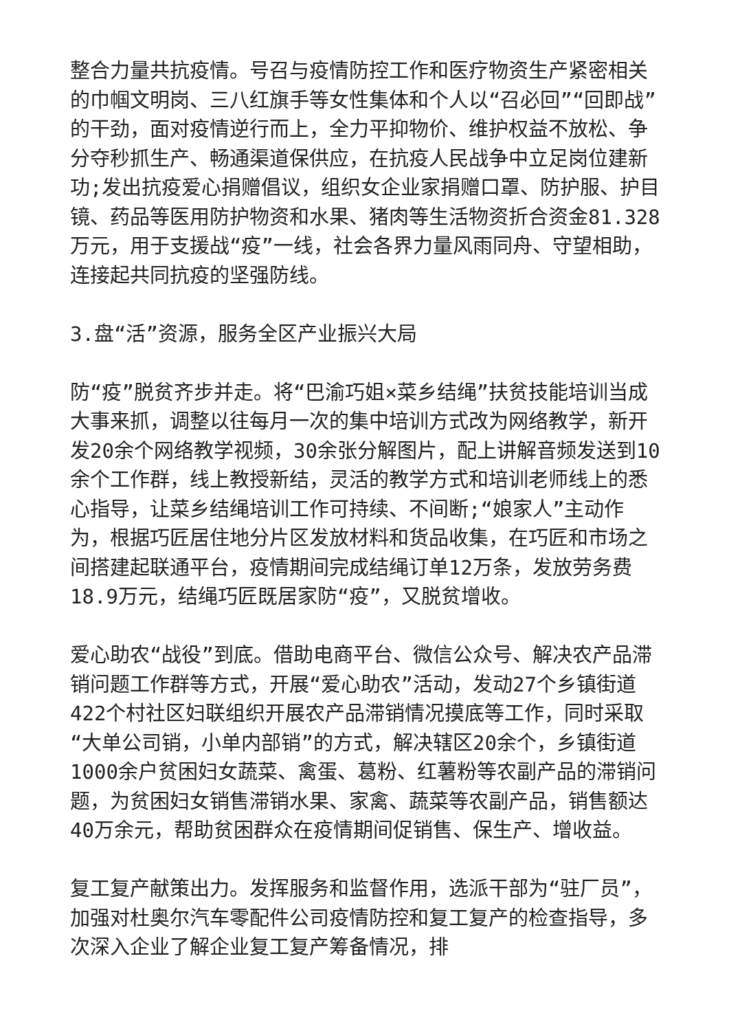整合力量共抗疫情。号召与疫情防控工作和医疗物资生产紧密相关的巾帼文明岗、三八红旗手等女性集体和个人以“召必回”“回即战”的干劲，面对疫情逆行而上，全力平抑物价、维护权益不放松、争分夺秒抓生产、畅通渠道保供应，在抗疫人民战争中立足岗位建新功;发出抗疫爱心捐赠倡议，组织女企业家捐赠口罩、防护服、护目镜、药品等医用防护物资和水果、猪肉等生活物资折合资金81.328万元，用于支援战“疫”一线，社会各界力量风雨同舟、守望相助，连接起共同抗疫的坚强防线。
3.盘“活”资源，服务全区产业振兴大局
防“疫”脱贫齐步并走。将“巴渝巧姐×菜乡结绳”扶贫技能培训当成大事来抓，调整以往每月一次的集中培训方式改为网络教学，新开发20余个网络教学视频，30余张分解图片，配上讲解音频发送到10余个工作群，线上教授新结，灵活的教学方式和培训老师线上的悉心指导，让菜乡结绳培训工作可持续、不间断;“娘家人”主动作为，根据巧匠居住地分片区发放材料和货品收集，在巧匠和市场之间搭建起联通平台，疫情期间完成结绳订单12万条，发放劳务费18.9万元，结绳巧匠既居家防“疫”，又脱贫增收。
爱心助农“战役”到底。借助电商平台、微信公众号、解决农产品滞销问题工作群等方式，开展“爱心助农”活动，发动27个乡镇街道422个村社区妇联组织开展农产品滞销情况摸底等工作，同时采取“大单公司销，小单内部销”的方式，解决辖区20余个，乡镇街道1000余户贫困妇女蔬菜、禽蛋、葛粉、红薯粉等农副产品的滞销问题，为贫困妇女销售滞销水果、家禽、蔬菜等农副产品，销售额达40万余元，帮助贫困群众在疫情期间促销售、保生产、增收益。
复工复产献策出力。发挥服务和监督作用，选派干部为“驻厂员”，加强对杜奥尔汽车零配件公司疫情防控和复工复产的检查指导，多次深入企业了解企业复工复产筹备情况，排